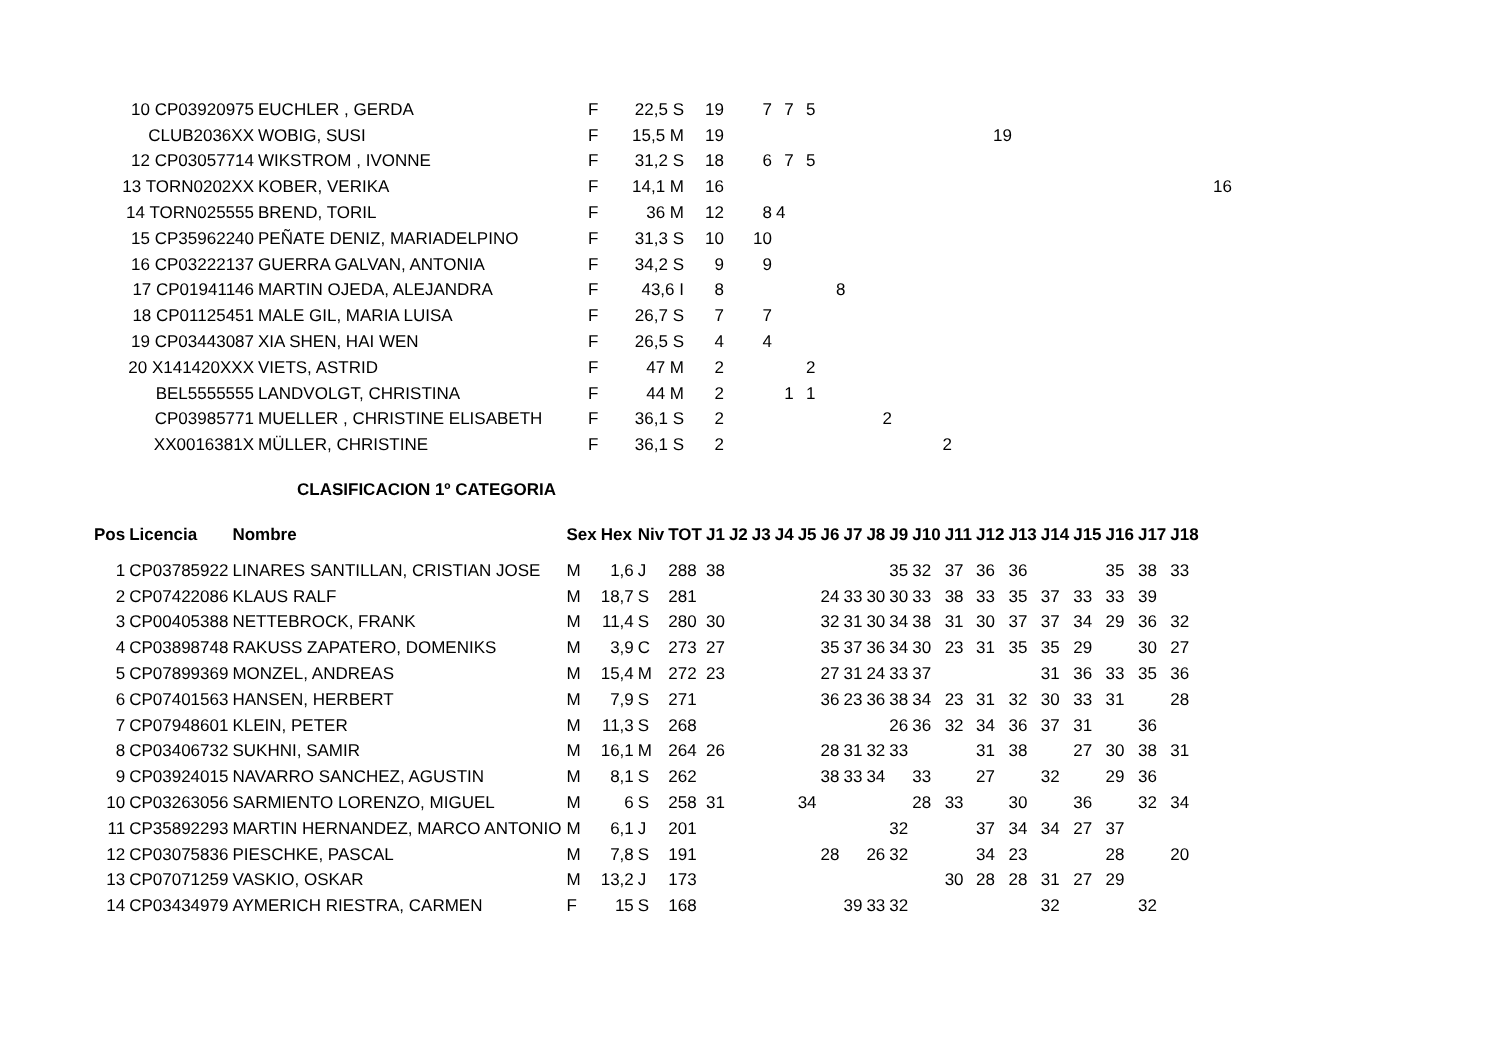| 10 CP03920975 | EUCHLER , GERDA | F | 22,5 S | 19 | 7 | 7 | 5 | | | | | | | |
| CLUB2036XX | WOBIG, SUSI | F | 15,5 M | 19 | | | | | | | 19 | | | |
| 12 CP03057714 | WIKSTROM , IVONNE | F | 31,2 S | 18 | 6 | 7 | 5 | | | | | | | |
| 13 TORN0202XX | KOBER, VERIKA | F | 14,1 M | 16 | | | | | | | | | 16 | |
| 14 TORN025555 | BREND, TORIL | F | 36 M | 12 | 8 | 4 | | | | | | | | |
| 15 CP35962240 | PEÑATE DENIZ, MARIADELPINO | F | 31,3 S | 10 | 10 | | | | | | | | | |
| 16 CP03222137 | GUERRA GALVAN, ANTONIA | F | 34,2 S | 9 | 9 | | | | | | | | | |
| 17 CP01941146 | MARTIN OJEDA, ALEJANDRA | F | 43,6 I | 8 | | | | 8 | | | | | | |
| 18 CP01125451 | MALE GIL, MARIA LUISA | F | 26,7 S | 7 | 7 | | | | | | | | | |
| 19 CP03443087 | XIA SHEN, HAI WEN | F | 26,5 S | 4 | 4 | | | | | | | | | |
| 20 X141420XXX | VIETS, ASTRID | F | 47 M | 2 | | | 2 | | | | | | | |
| BEL5555555 | LANDVOLGT, CHRISTINA | F | 44 M | 2 | | 1 | 1 | | | | | | | |
| CP03985771 | MUELLER , CHRISTINE ELISABETH | F | 36,1 S | 2 | | | | | 2 | | | | | |
| XX0016381X | MÜLLER, CHRISTINE | F | 36,1 S | 2 | | | | | | 2 | | | | |
CLASIFICACION 1º CATEGORIA
| Pos | Licencia | Nombre | Sex | Hex | Niv | TOT | J1 | J2 | J3 | J4 | J5 | J6 | J7 | J8 | J9 | J10 | J11 | J12 | J13 | J14 | J15 | J16 | J17 | J18 |
| --- | --- | --- | --- | --- | --- | --- | --- | --- | --- | --- | --- | --- | --- | --- | --- | --- | --- | --- | --- | --- | --- | --- | --- | --- |
| 1 | CP03785922 | LINARES SANTILLAN, CRISTIAN JOSE | M | 1,6 | J | 288 | 38 | | | | | | | | 35 | 32 | 37 | 36 | 36 | | | 35 | 38 | 33 |
| 2 | CP07422086 | KLAUS RALF | M | 18,7 | S | 281 | | | | | | 24 | 33 | 30 | 30 | 33 | 38 | 33 | 35 | 37 | 33 | 33 | 39 | |
| 3 | CP00405388 | NETTEBROCK, FRANK | M | 11,4 | S | 280 | 30 | | | | | 32 | 31 | 30 | 34 | 38 | 31 | 30 | 37 | 37 | 34 | 29 | 36 | 32 |
| 4 | CP03898748 | RAKUSS ZAPATERO, DOMENIKS | M | 3,9 | C | 273 | 27 | | | | | 35 | 37 | 36 | 34 | 30 | 23 | 31 | 35 | 35 | 29 | | 30 | 27 |
| 5 | CP07899369 | MONZEL, ANDREAS | M | 15,4 | M | 272 | 23 | | | | | 27 | 31 | 24 | 33 | 37 | | | | 31 | 36 | 33 | 35 | 36 |
| 6 | CP07401563 | HANSEN, HERBERT | M | 7,9 | S | 271 | | | | | | 36 | 23 | 36 | 38 | 34 | 23 | 31 | 32 | 30 | 33 | 31 | | 28 |
| 7 | CP07948601 | KLEIN, PETER | M | 11,3 | S | 268 | | | | | | | | | 26 | 36 | 32 | 34 | 36 | 37 | 31 | | 36 | |
| 8 | CP03406732 | SUKHNI, SAMIR | M | 16,1 | M | 264 | 26 | | | | | 28 | 31 | 32 | 33 | | | 31 | 38 | | 27 | 30 | 38 | 31 |
| 9 | CP03924015 | NAVARRO SANCHEZ, AGUSTIN | M | 8,1 | S | 262 | | | | | | 38 | 33 | 34 | | 33 | | 27 | | 32 | | 29 | 36 | |
| 10 | CP03263056 | SARMIENTO LORENZO, MIGUEL | M | 6 | S | 258 | 31 | | | | 34 | | | | | 28 | 33 | | 30 | | 36 | | 32 | 34 |
| 11 | CP35892293 | MARTIN HERNANDEZ, MARCO ANTONIO | M | 6,1 | J | 201 | | | | | | | | | 32 | | | 37 | 34 | 34 | 27 | 37 | | |
| 12 | CP03075836 | PIESCHKE, PASCAL | M | 7,8 | S | 191 | | | | | | 28 | | 26 | 32 | | | 34 | 23 | | | 28 | | 20 |
| 13 | CP07071259 | VASKIO, OSKAR | M | 13,2 | J | 173 | | | | | | | | | | | 30 | 28 | 28 | 31 | 27 | 29 | | |
| 14 | CP03434979 | AYMERICH RIESTRA, CARMEN | F | 15 | S | 168 | | | | | | | 39 | 33 | 32 | | | | | 32 | | | 32 | |